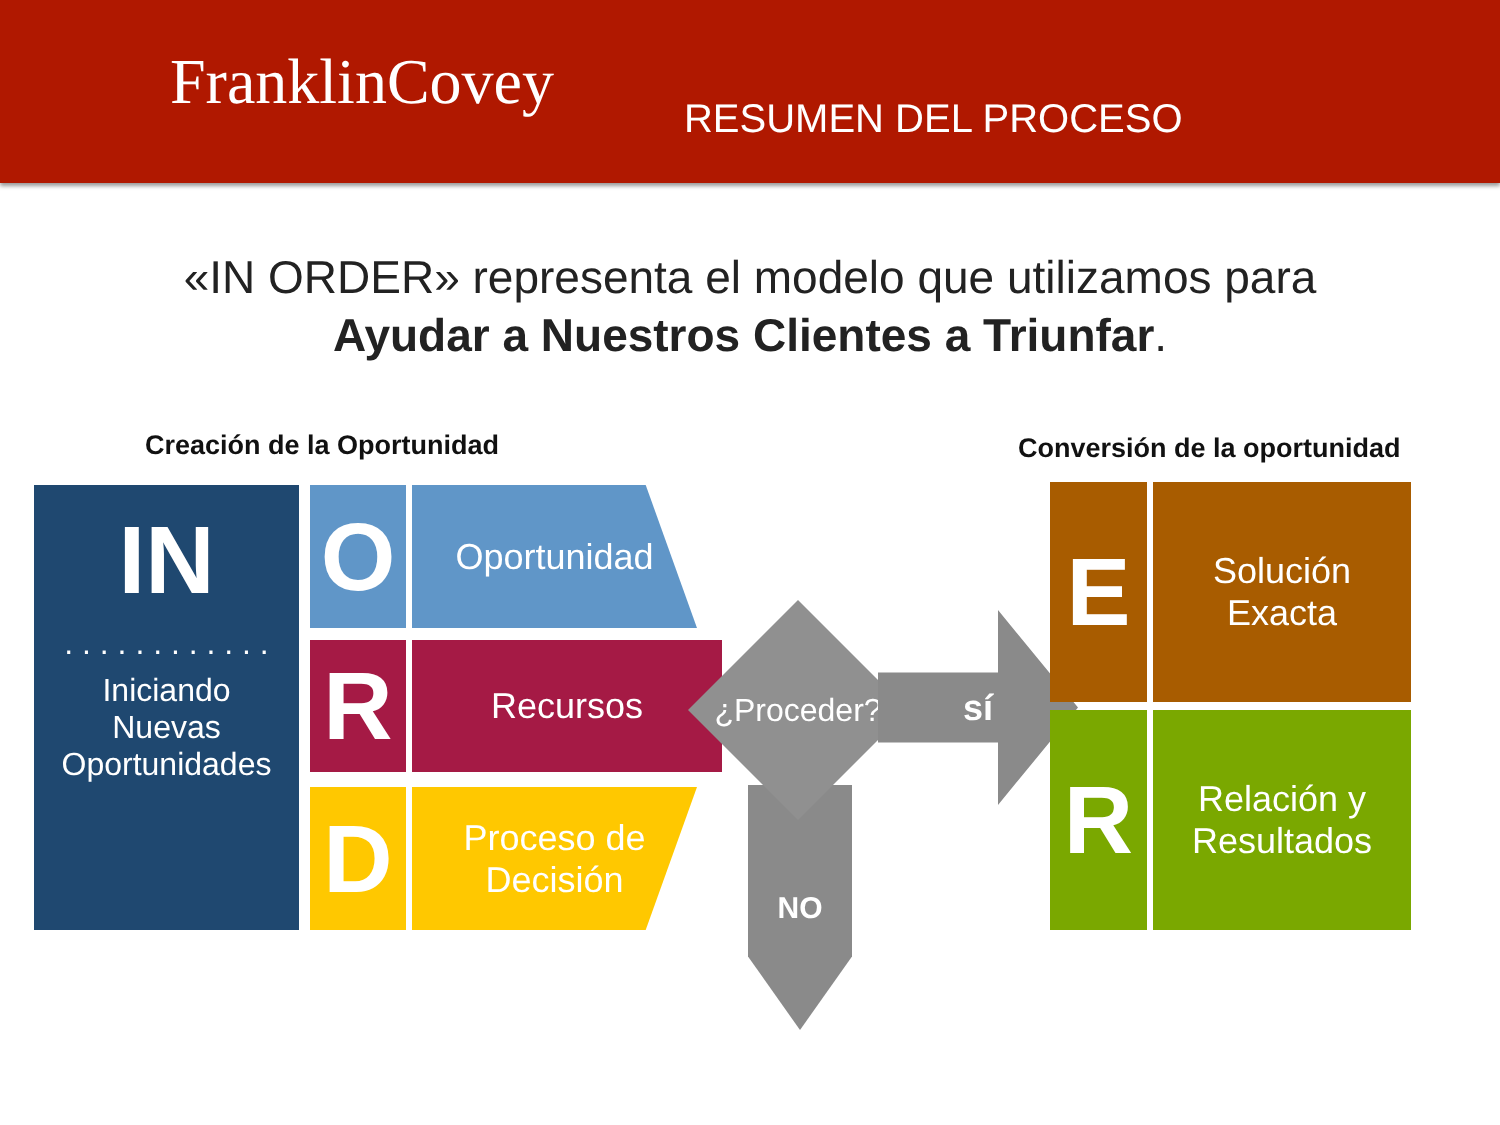FranklinCovey
RESUMEN DEL PROCESO
«IN ORDER» representa el modelo que utilizamos para
Ayudar a Nuestros Clientes a Triunfar.
Creación de la Oportunidad Conversión de la oportunidad
IN
. . . . . . . . . . . .
Iniciando
Nuevas
Oportunidades
O Oportunidad
R Recursos
D
Proceso de
Decisión
NO
¿Proceder? sí
E
Solución
Exacta
R
Relación y
Resultados